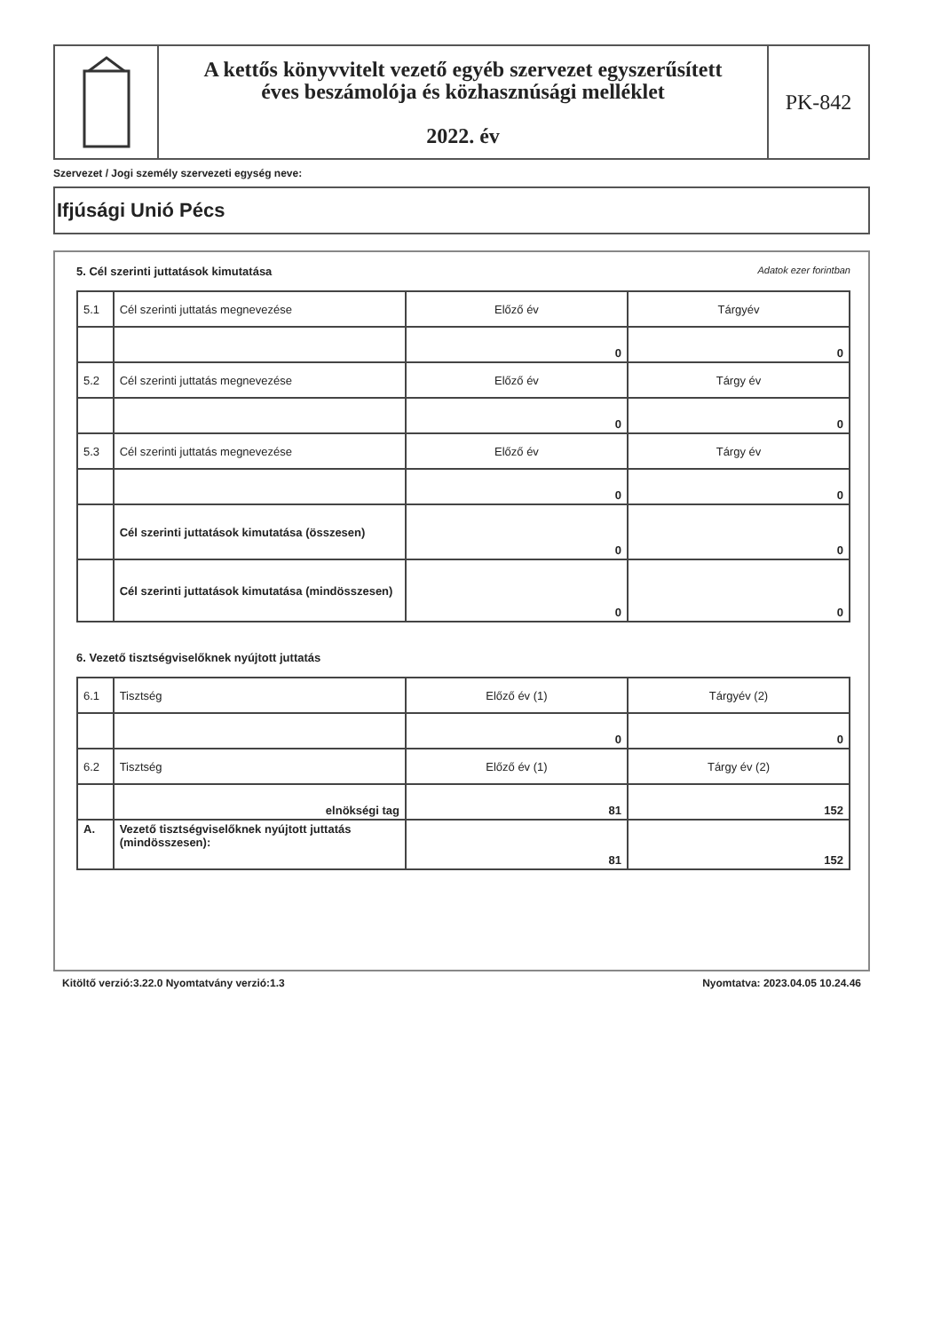A kettős könyvvitelt vezető egyéb szervezet egyszerűsített
éves beszámolója és közhasznúsági melléklet
2022. év
PK-842
Szervezet / Jogi személy szervezeti egység neve:
Ifjúsági Unió Pécs
5. Cél szerinti juttatások kimutatása Adatok ezer forintban
| 5.1 | Cél szerinti juttatás megnevezése | Előző év | Tárgyév |
| | | 0 | 0 |
| 5.2 | Cél szerinti juttatás megnevezése | Előző év | Tárgy év |
| | | 0 | 0 |
| 5.3 | Cél szerinti juttatás megnevezése | Előző év | Tárgy év |
| | | 0 | 0 |
| | Cél szerinti juttatások kimutatása (összesen) | 0 | 0 |
| | Cél szerinti juttatások kimutatása (mindösszesen) | 0 | 0 |
6. Vezető tisztségviselőknek nyújtott juttatás
| 6.1 | Tisztség | Előző év (1) | Tárgyév (2) |
| | | 0 | 0 |
| 6.2 | Tisztség | Előző év (1) | Tárgy év (2) |
| | elnökségi tag | 81 | 152 |
| A. | Vezető tisztségviselőknek nyújtott juttatás (mindösszesen): | 81 | 152 |
Kitöltő verzió:3.22.0 Nyomtatvány verzió:1.3 Nyomtatva: 2023.04.05 10.24.46